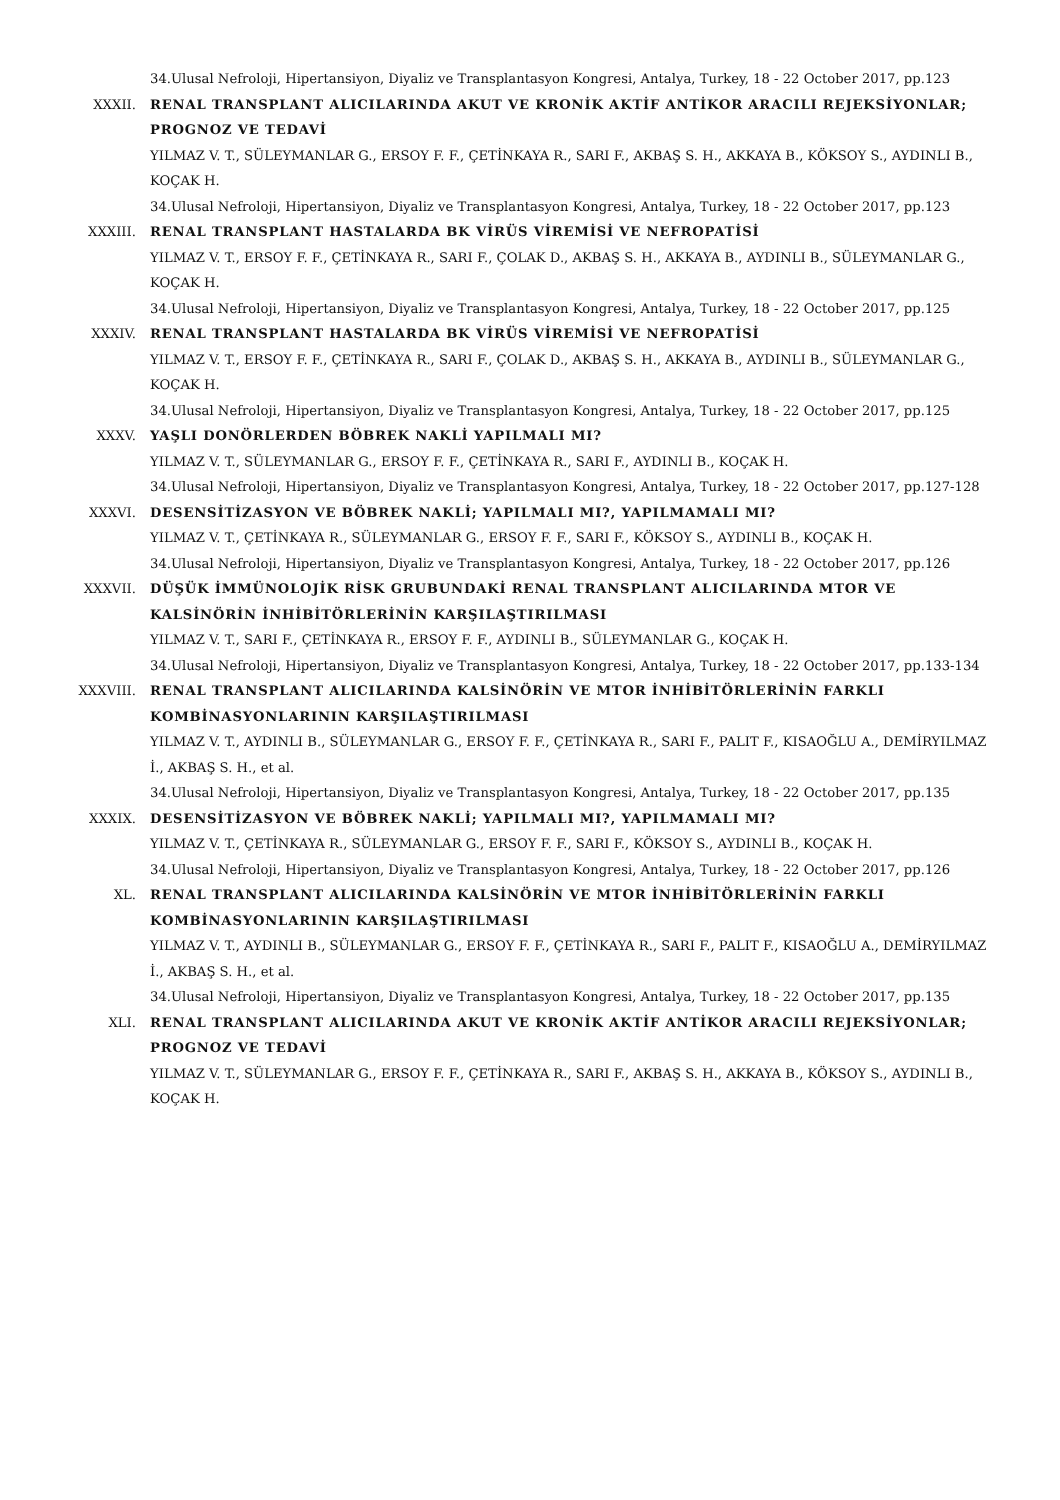34.Ulusal Nefroloji, Hipertansiyon, Diyaliz ve Transplantasyon Kongresi, Antalya, Turkey, 18 - 22 October 2017, pp.123
XXXII. RENAL TRANSPLANT ALICILARINDA AKUT VE KRONİK AKTİF ANTİKOR ARACILI REJEKSİYONLAR; PROGNOZ VE TEDAVİ
YILMAZ V. T., SÜLEYMANLAR G., ERSOY F. F., ÇETİNKAYA R., SARI F., AKBAŞ S. H., AKKAYA B., KÖKSOY S., AYDINLI B., KOÇAK H.
34.Ulusal Nefroloji, Hipertansiyon, Diyaliz ve Transplantasyon Kongresi, Antalya, Turkey, 18 - 22 October 2017, pp.123
XXXIII. RENAL TRANSPLANT HASTALARDA BK VİRÜS VİREMİSİ VE NEFROPATİSİ
YILMAZ V. T., ERSOY F. F., ÇETİNKAYA R., SARI F., ÇOLAK D., AKBAŞ S. H., AKKAYA B., AYDINLI B., SÜLEYMANLAR G., KOÇAK H.
34.Ulusal Nefroloji, Hipertansiyon, Diyaliz ve Transplantasyon Kongresi, Antalya, Turkey, 18 - 22 October 2017, pp.125
XXXIV. RENAL TRANSPLANT HASTALARDA BK VİRÜS VİREMİSİ VE NEFROPATİSİ
YILMAZ V. T., ERSOY F. F., ÇETİNKAYA R., SARI F., ÇOLAK D., AKBAŞ S. H., AKKAYA B., AYDINLI B., SÜLEYMANLAR G., KOÇAK H.
34.Ulusal Nefroloji, Hipertansiyon, Diyaliz ve Transplantasyon Kongresi, Antalya, Turkey, 18 - 22 October 2017, pp.125
XXXV. YAŞLI DONÖRLERDEN BÖBREK NAKLİ YAPILMALI MI?
YILMAZ V. T., SÜLEYMANLAR G., ERSOY F. F., ÇETİNKAYA R., SARI F., AYDINLI B., KOÇAK H.
34.Ulusal Nefroloji, Hipertansiyon, Diyaliz ve Transplantasyon Kongresi, Antalya, Turkey, 18 - 22 October 2017, pp.127-128
XXXVI. DESENSİTİZASYON VE BÖBREK NAKLİ; YAPILMALI MI?, YAPILMAMALI MI?
YILMAZ V. T., ÇETİNKAYA R., SÜLEYMANLAR G., ERSOY F. F., SARI F., KÖKSOY S., AYDINLI B., KOÇAK H.
34.Ulusal Nefroloji, Hipertansiyon, Diyaliz ve Transplantasyon Kongresi, Antalya, Turkey, 18 - 22 October 2017, pp.126
XXXVII. DÜŞÜK İMMÜNOLOJİK RİSK GRUBUNDAKİ RENAL TRANSPLANT ALICILARINDA MTOR VE KALSİNÖRİN İNHİBİTÖRLERİNİN KARŞILAŞTIRILMASI
YILMAZ V. T., SARI F., ÇETİNKAYA R., ERSOY F. F., AYDINLI B., SÜLEYMANLAR G., KOÇAK H.
34.Ulusal Nefroloji, Hipertansiyon, Diyaliz ve Transplantasyon Kongresi, Antalya, Turkey, 18 - 22 October 2017, pp.133-134
XXXVIII. RENAL TRANSPLANT ALICILARINDA KALSİNÖRİN VE MTOR İNHİBİTÖRLERİNİN FARKLI KOMBİNASYONLARININ KARŞILAŞTIRILMASI
YILMAZ V. T., AYDINLI B., SÜLEYMANLAR G., ERSOY F. F., ÇETİNKAYA R., SARI F., PALIT F., KISAOĞLU A., DEMİRYILMAZ İ., AKBAŞ S. H., et al.
34.Ulusal Nefroloji, Hipertansiyon, Diyaliz ve Transplantasyon Kongresi, Antalya, Turkey, 18 - 22 October 2017, pp.135
XXXIX. DESENSİTİZASYON VE BÖBREK NAKLİ; YAPILMALI MI?, YAPILMAMALI MI?
YILMAZ V. T., ÇETİNKAYA R., SÜLEYMANLAR G., ERSOY F. F., SARI F., KÖKSOY S., AYDINLI B., KOÇAK H.
34.Ulusal Nefroloji, Hipertansiyon, Diyaliz ve Transplantasyon Kongresi, Antalya, Turkey, 18 - 22 October 2017, pp.126
XL. RENAL TRANSPLANT ALICILARINDA KALSİNÖRİN VE MTOR İNHİBİTÖRLERİNİN FARKLI KOMBİNASYONLARININ KARŞILAŞTIRILMASI
YILMAZ V. T., AYDINLI B., SÜLEYMANLAR G., ERSOY F. F., ÇETİNKAYA R., SARI F., PALIT F., KISAOĞLU A., DEMİRYILMAZ İ., AKBAŞ S. H., et al.
34.Ulusal Nefroloji, Hipertansiyon, Diyaliz ve Transplantasyon Kongresi, Antalya, Turkey, 18 - 22 October 2017, pp.135
XLI. RENAL TRANSPLANT ALICILARINDA AKUT VE KRONİK AKTİF ANTİKOR ARACILI REJEKSİYONLAR; PROGNOZ VE TEDAVİ
YILMAZ V. T., SÜLEYMANLAR G., ERSOY F. F., ÇETİNKAYA R., SARI F., AKBAŞ S. H., AKKAYA B., KÖKSOY S., AYDINLI B., KOÇAK H.